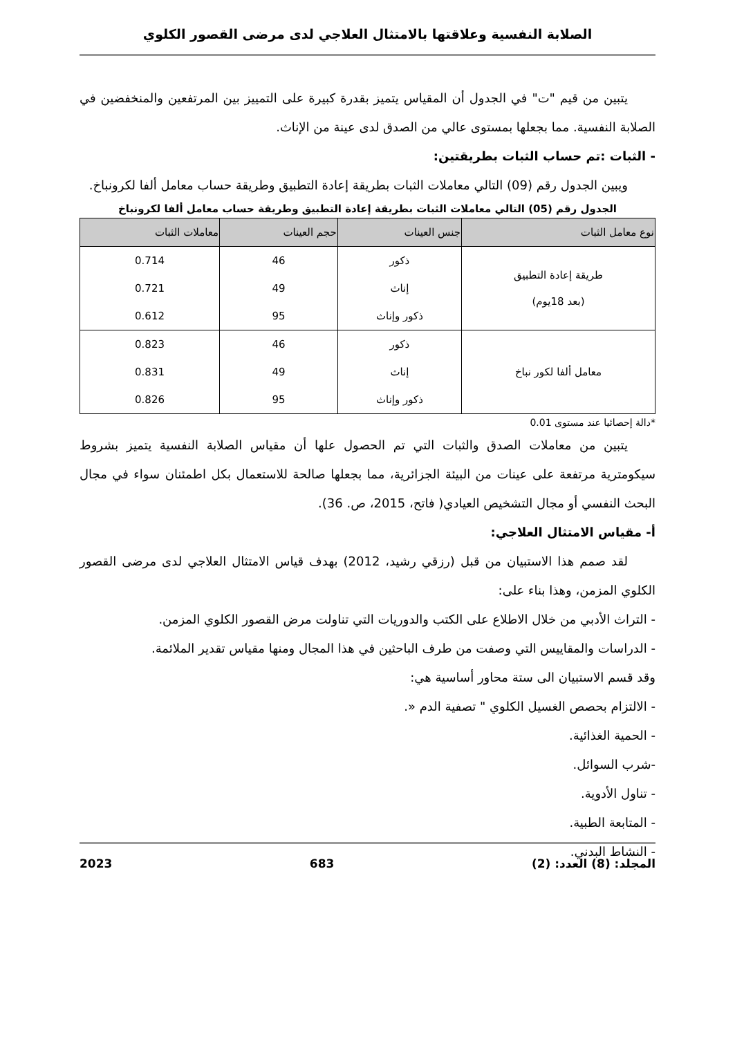الصلابة النفسية وعلاقتها بالامتثال العلاجي لدى مرضى القصور الكلوي
يتبين من قيم "ت" في الجدول أن المقياس يتميز بقدرة كبيرة على التمييز بين المرتفعين والمنخفضين في الصلابة النفسية. مما بجعلها بمستوى عالي من الصدق لدى عينة من الإناث.
- الثبات :تم حساب الثبات بطريقتين:
ويبين الجدول رقم (09) التالي معاملات الثبات بطريقة إعادة التطبيق وطريقة حساب معامل ألفا لكرونباخ.
الجدول رقم (05) التالي معاملات الثبات بطريقة إعادة التطبيق وطريقة حساب معامل ألفا لكرونباخ
| نوع معامل الثبات | جنس العينات | حجم العينات | معاملات الثبات |
| --- | --- | --- | --- |
| طريقة إعادة التطبيق (بعد 18يوم) | ذكور | 46 | 0.714 |
| | إناث | 49 | 0.721 |
| | ذكور وإناث | 95 | 0.612 |
| معامل ألفا لكور نباخ | ذكور | 46 | 0.823 |
| | إناث | 49 | 0.831 |
| | ذكور وإناث | 95 | 0.826 |
*دالة إحصائيا عند مستوى 0.01
يتبين من معاملات الصدق والثبات التي تم الحصول علها أن مقياس الصلابة النفسية يتميز بشروط سيكومترية مرتفعة على عينات من البيئة الجزائرية، مما بجعلها صالحة للاستعمال بكل اطمئنان سواء في مجال البحث النفسي أو مجال التشخيص العيادي( فاتح، 2015، ص. 36).
أ- مقياس الامتثال العلاجي:
لقد صمم هذا الاستبيان من قبل (رزقي رشيد، 2012) بهدف قياس الامتثال العلاجي لدى مرضى القصور الكلوي المزمن، وهذا بناء على:
- التراث الأدبي من خلال الاطلاع على الكتب والدوريات التي تناولت مرض القصور الكلوي المزمن.
- الدراسات والمقاييس التي وصفت من طرف الباحثين في هذا المجال ومنها مقياس تقدير الملائمة.
وقد قسم الاستبيان الى ستة محاور أساسية هي:
- الالتزام بحصص الغسيل الكلوي " تصفية الدم «.
- الحمية الغذائية.
-شرب السوائل.
- تناول الأدوية.
- المتابعة الطبية.
- النشاط البدني.
المجلد: (8) العدد: (2) 683 2023